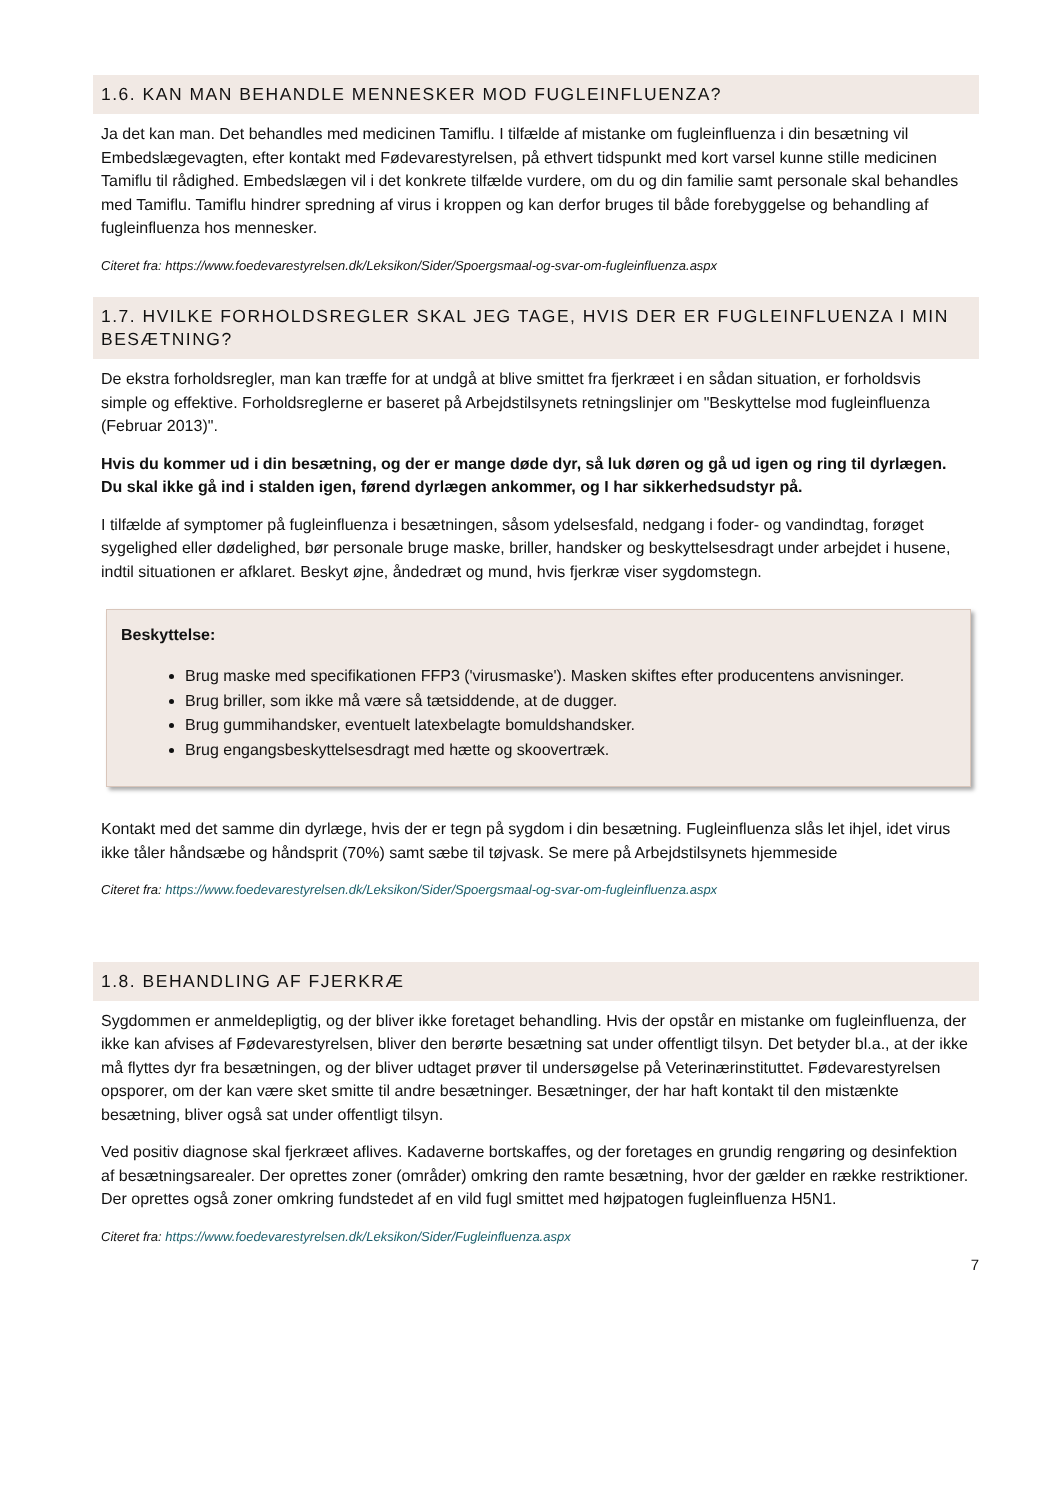1.6. KAN MAN BEHANDLE MENNESKER MOD FUGLEINFLUENZA?
Ja det kan man. Det behandles med medicinen Tamiflu. I tilfælde af mistanke om fugleinfluenza i din besætning vil Embedslægevagten, efter kontakt med Fødevarestyrelsen, på ethvert tidspunkt med kort varsel kunne stille medicinen Tamiflu til rådighed. Embedslægen vil i det konkrete tilfælde vurdere, om du og din familie samt personale skal behandles med Tamiflu. Tamiflu hindrer spredning af virus i kroppen og kan derfor bruges til både forebyggelse og behandling af fugleinfluenza hos mennesker.
Citeret fra: https://www.foedevarestyrelsen.dk/Leksikon/Sider/Spoergsmaal-og-svar-om-fugleinfluenza.aspx
1.7. HVILKE FORHOLDSREGLER SKAL JEG TAGE, HVIS DER ER FUGLEINFLUENZA I MIN BESÆTNING?
De ekstra forholdsregler, man kan træffe for at undgå at blive smittet fra fjerkræet i en sådan situation, er forholdsvis simple og effektive. Forholdsreglerne er baseret på Arbejdstilsynets retningslinjer om "Beskyttelse mod fugleinfluenza (Februar 2013)".
Hvis du kommer ud i din besætning, og der er mange døde dyr, så luk døren og gå ud igen og ring til dyrlægen. Du skal ikke gå ind i stalden igen, førend dyrlægen ankommer, og I har sikkerhedsudstyr på.
I tilfælde af symptomer på fugleinfluenza i besætningen, såsom ydelsesfald, nedgang i foder- og vandindtag, forøget sygelighed eller dødelighed, bør personale bruge maske, briller, handsker og beskyttelsesdragt under arbejdet i husene, indtil situationen er afklaret. Beskyt øjne, åndedræt og mund, hvis fjerkræ viser sygdomstegn.
Beskyttelse:
Brug maske med specifikationen FFP3 ('virusmaske'). Masken skiftes efter producentens anvisninger.
Brug briller, som ikke må være så tætsiddende, at de dugger.
Brug gummihandsker, eventuelt latexbelagte bomuldshandsker.
Brug engangsbeskyttelsesdragt med hætte og skoovertræk.
Kontakt med det samme din dyrlæge, hvis der er tegn på sygdom i din besætning. Fugleinfluenza slås let ihjel, idet virus ikke tåler håndsæbe og håndsprit (70%) samt sæbe til tøjvask. Se mere på Arbejdstilsynets hjemmeside
Citeret fra: https://www.foedevarestyrelsen.dk/Leksikon/Sider/Spoergsmaal-og-svar-om-fugleinfluenza.aspx
1.8. BEHANDLING AF FJERKRÆ
Sygdommen er anmeldepligtig, og der bliver ikke foretaget behandling. Hvis der opstår en mistanke om fugleinfluenza, der ikke kan afvises af Fødevarestyrelsen, bliver den berørte besætning sat under offentligt tilsyn. Det betyder bl.a., at der ikke må flyttes dyr fra besætningen, og der bliver udtaget prøver til undersøgelse på Veterinærinstituttet. Fødevarestyrelsen opsporer, om der kan være sket smitte til andre besætninger. Besætninger, der har haft kontakt til den mistænkte besætning, bliver også sat under offentligt tilsyn.
Ved positiv diagnose skal fjerkræet aflives. Kadaverne bortskaffes, og der foretages en grundig rengøring og desinfektion af besætningsarealer. Der oprettes zoner (områder) omkring den ramte besætning, hvor der gælder en række restriktioner. Der oprettes også zoner omkring fundstedet af en vild fugl smittet med højpatogen fugleinfluenza H5N1.
Citeret fra: https://www.foedevarestyrelsen.dk/Leksikon/Sider/Fugleinfluenza.aspx
7